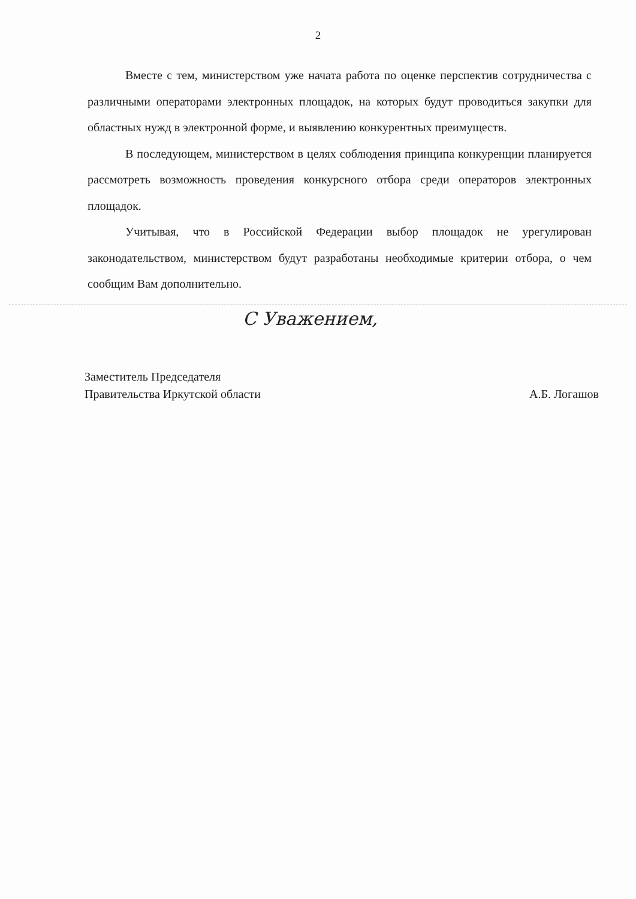2
Вместе с тем, министерством уже начата работа по оценке перспектив сотрудничества с различными операторами электронных площадок, на которых будут проводиться закупки для областных нужд в электронной форме, и выявлению конкурентных преимуществ.
В последующем, министерством в целях соблюдения принципа конкуренции планируется рассмотреть возможность проведения конкурсного отбора среди операторов электронных площадок.
Учитывая, что в Российской Федерации выбор площадок не урегулирован законодательством, министерством будут разработаны необходимые критерии отбора, о чем сообщим Вам дополнительно.
С Уважением,
Заместитель Председателя
Правительства Иркутской области
А.Б. Логашов